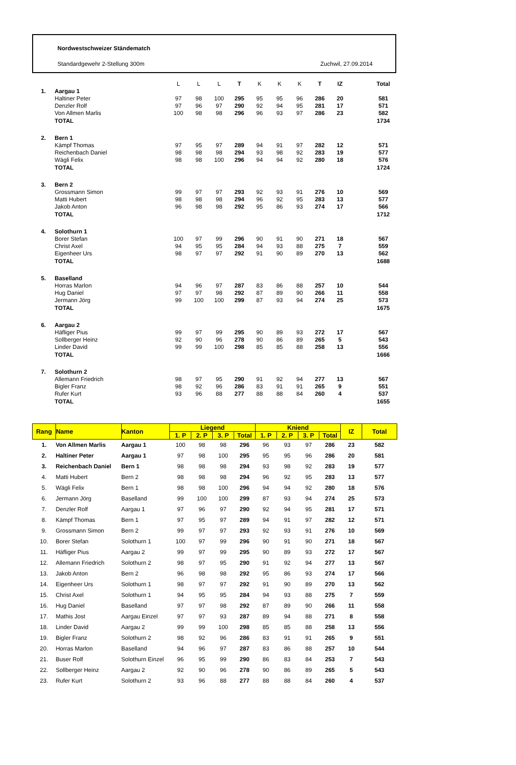Nordwestschweizer Ständematch
Standardgewehr 2-Stellung 300m Zuchwil, 27.09.2014
| | | L | L | L | T | K | K | K | T | IZ | | Total |
| 1. | Aargau 1 | | | | | | | | | | | |
| | Haltiner Peter | 97 | 98 | 100 | 295 | 95 | 95 | 96 | 286 | 20 | | 581 |
| | Denzler Rolf | 97 | 96 | 97 | 290 | 92 | 94 | 95 | 281 | 17 | | 571 |
| | Von Allmen Marlis | 100 | 98 | 98 | 296 | 96 | 93 | 97 | 286 | 23 | | 582 |
| | TOTAL | | | | | | | | | | | 1734 |
| 2. | Bern 1 | | | | | | | | | | | |
| | Kämpf Thomas | 97 | 95 | 97 | 289 | 94 | 91 | 97 | 282 | 12 | | 571 |
| | Reichenbach Daniel | 98 | 98 | 98 | 294 | 93 | 98 | 92 | 283 | 19 | | 577 |
| | Wägli Felix | 98 | 98 | 100 | 296 | 94 | 94 | 92 | 280 | 18 | | 576 |
| | TOTAL | | | | | | | | | | | 1724 |
| 3. | Bern 2 | | | | | | | | | | | |
| | Grossmann Simon | 99 | 97 | 97 | 293 | 92 | 93 | 91 | 276 | 10 | | 569 |
| | Matti Hubert | 98 | 98 | 98 | 294 | 96 | 92 | 95 | 283 | 13 | | 577 |
| | Jakob Anton | 96 | 98 | 98 | 292 | 95 | 86 | 93 | 274 | 17 | | 566 |
| | TOTAL | | | | | | | | | | | 1712 |
| 4. | Solothurn 1 | | | | | | | | | | | |
| | Borer Stefan | 100 | 97 | 99 | 296 | 90 | 91 | 90 | 271 | 18 | | 567 |
| | Christ Axel | 94 | 95 | 95 | 284 | 94 | 93 | 88 | 275 | 7 | | 559 |
| | Eigenheer Urs | 98 | 97 | 97 | 292 | 91 | 90 | 89 | 270 | 13 | | 562 |
| | TOTAL | | | | | | | | | | | 1688 |
| 5. | Baselland | | | | | | | | | | | |
| | Horras Marlon | 94 | 96 | 97 | 287 | 83 | 86 | 88 | 257 | 10 | | 544 |
| | Hug Daniel | 97 | 97 | 98 | 292 | 87 | 89 | 90 | 266 | 11 | | 558 |
| | Jermann Jörg | 99 | 100 | 100 | 299 | 87 | 93 | 94 | 274 | 25 | | 573 |
| | TOTAL | | | | | | | | | | | 1675 |
| 6. | Aargau 2 | | | | | | | | | | | |
| | Häfliger Pius | 99 | 97 | 99 | 295 | 90 | 89 | 93 | 272 | 17 | | 567 |
| | Sollberger Heinz | 92 | 90 | 96 | 278 | 90 | 86 | 89 | 265 | 5 | | 543 |
| | Linder David | 99 | 99 | 100 | 298 | 85 | 85 | 88 | 258 | 13 | | 556 |
| | TOTAL | | | | | | | | | | | 1666 |
| 7. | Solothurn 2 | | | | | | | | | | | |
| | Allemann Friedrich | 98 | 97 | 95 | 290 | 91 | 92 | 94 | 277 | 13 | | 567 |
| | Bigler Franz | 98 | 92 | 96 | 286 | 83 | 91 | 91 | 265 | 9 | | 551 |
| | Rufer Kurt | 93 | 96 | 88 | 277 | 88 | 88 | 84 | 260 | 4 | | 537 |
| | TOTAL | | | | | | | | | | | 1655 |
| Rang | Name | Kanton | Liegend | | | | Kniend | | | | IZ | Total |
| --- | --- | --- | --- | --- | --- | --- | --- | --- | --- | --- | --- | --- |
| | | | 1. P | 2. P | 3. P | Total | 1. P | 2. P | 3. P | Total | | |
| 1. | Von Allmen Marlis | Aargau 1 | 100 | 98 | 98 | 296 | 96 | 93 | 97 | 286 | 23 | 582 |
| 2. | Haltiner Peter | Aargau 1 | 97 | 98 | 100 | 295 | 95 | 95 | 96 | 286 | 20 | 581 |
| 3. | Reichenbach Daniel | Bern 1 | 98 | 98 | 98 | 294 | 93 | 98 | 92 | 283 | 19 | 577 |
| 4. | Matti Hubert | Bern 2 | 98 | 98 | 98 | 294 | 96 | 92 | 95 | 283 | 13 | 577 |
| 5. | Wägli Felix | Bern 1 | 98 | 98 | 100 | 296 | 94 | 94 | 92 | 280 | 18 | 576 |
| 6. | Jermann Jörg | Baselland | 99 | 100 | 100 | 299 | 87 | 93 | 94 | 274 | 25 | 573 |
| 7. | Denzler Rolf | Aargau 1 | 97 | 96 | 97 | 290 | 92 | 94 | 95 | 281 | 17 | 571 |
| 8. | Kämpf Thomas | Bern 1 | 97 | 95 | 97 | 289 | 94 | 91 | 97 | 282 | 12 | 571 |
| 9. | Grossmann Simon | Bern 2 | 99 | 97 | 97 | 293 | 92 | 93 | 91 | 276 | 10 | 569 |
| 10. | Borer Stefan | Solothurn 1 | 100 | 97 | 99 | 296 | 90 | 91 | 90 | 271 | 18 | 567 |
| 11. | Häfliger Pius | Aargau 2 | 99 | 97 | 99 | 295 | 90 | 89 | 93 | 272 | 17 | 567 |
| 12. | Allemann Friedrich | Solothurn 2 | 98 | 97 | 95 | 290 | 91 | 92 | 94 | 277 | 13 | 567 |
| 13. | Jakob Anton | Bern 2 | 96 | 98 | 98 | 292 | 95 | 86 | 93 | 274 | 17 | 566 |
| 14. | Eigenheer Urs | Solothurn 1 | 98 | 97 | 97 | 292 | 91 | 90 | 89 | 270 | 13 | 562 |
| 15. | Christ Axel | Solothurn 1 | 94 | 95 | 95 | 284 | 94 | 93 | 88 | 275 | 7 | 559 |
| 16. | Hug Daniel | Baselland | 97 | 97 | 98 | 292 | 87 | 89 | 90 | 266 | 11 | 558 |
| 17. | Mathis Jost | Aargau Einzel | 97 | 97 | 93 | 287 | 89 | 94 | 88 | 271 | 8 | 558 |
| 18. | Linder David | Aargau 2 | 99 | 99 | 100 | 298 | 85 | 85 | 88 | 258 | 13 | 556 |
| 19. | Bigler Franz | Solothurn 2 | 98 | 92 | 96 | 286 | 83 | 91 | 91 | 265 | 9 | 551 |
| 20. | Horras Marlon | Baselland | 94 | 96 | 97 | 287 | 83 | 86 | 88 | 257 | 10 | 544 |
| 21. | Buser Rolf | Solothurn Einzel | 96 | 95 | 99 | 290 | 86 | 83 | 84 | 253 | 7 | 543 |
| 22. | Sollberger Heinz | Aargau 2 | 92 | 90 | 96 | 278 | 90 | 86 | 89 | 265 | 5 | 543 |
| 23. | Rufer Kurt | Solothurn 2 | 93 | 96 | 88 | 277 | 88 | 88 | 84 | 260 | 4 | 537 |